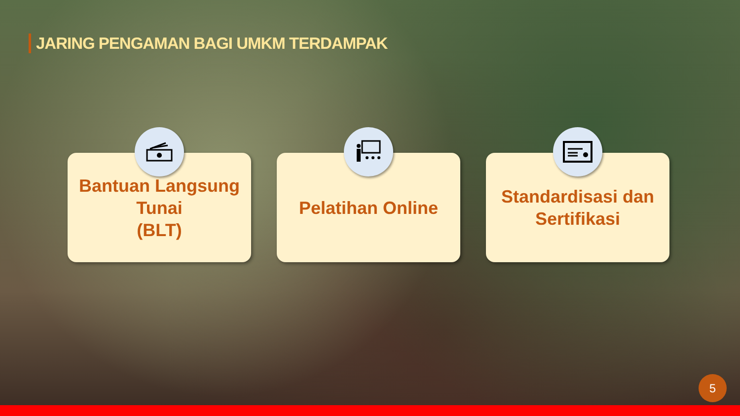JARING PENGAMAN BAGI UMKM TERDAMPAK
Bantuan Langsung Tunai
(BLT)
Pelatihan Online Standardisasi dan
Sertifikasi
5